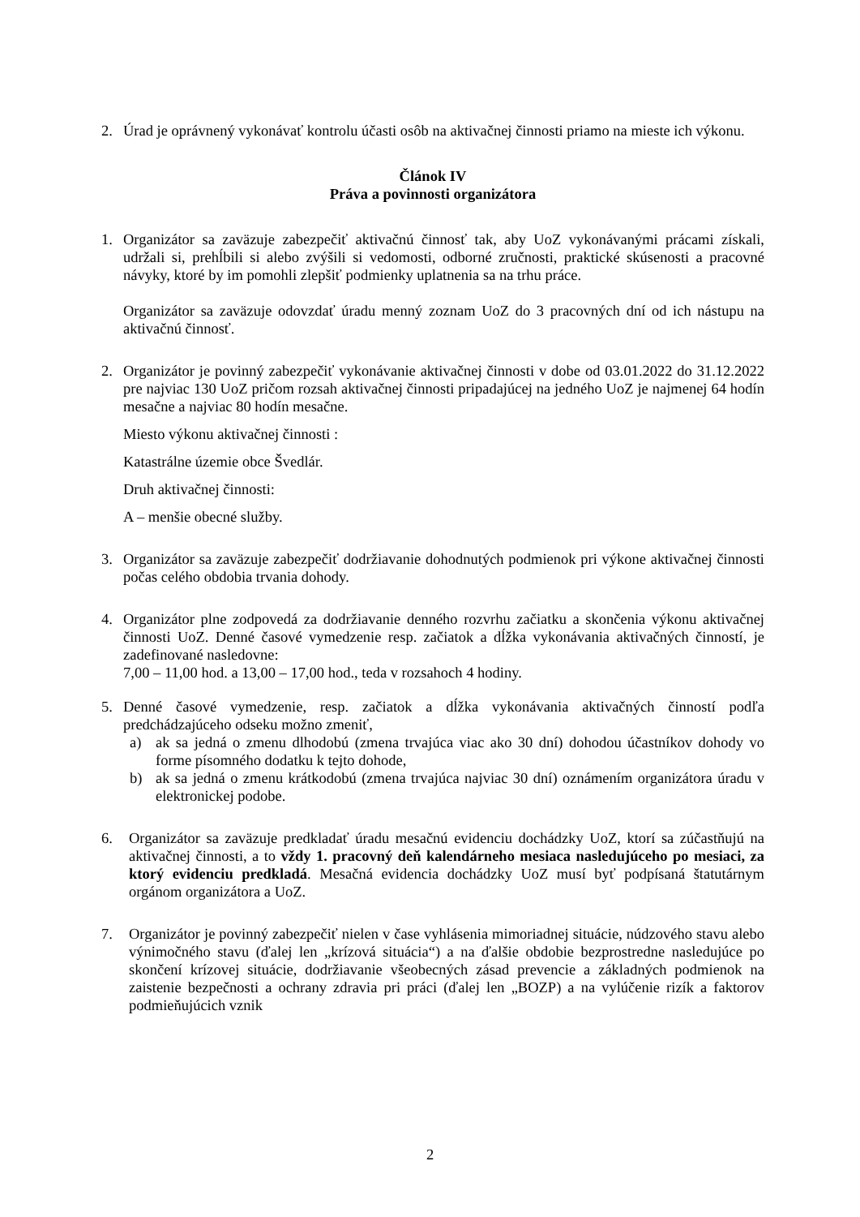2. Úrad je oprávnený vykonávať kontrolu účasti osôb na aktivačnej činnosti priamo na mieste ich výkonu.
Článok IV
Práva a povinnosti organizátora
1. Organizátor sa zaväzuje zabezpečiť aktivačnú činnosť tak, aby UoZ vykonávanými prácami získali, udržali si, prehĺbili si alebo zvýšili si vedomosti, odborné zručnosti, praktické skúsenosti a pracovné návyky, ktoré by im pomohli zlepšiť podmienky uplatnenia sa na trhu práce.
Organizátor sa zaväzuje odovzdať úradu menný zoznam UoZ do 3 pracovných dní od ich nástupu na aktivačnú činnosť.
2. Organizátor je povinný zabezpečiť vykonávanie aktivačnej činnosti v dobe od 03.01.2022 do 31.12.2022 pre najviac 130 UoZ pričom rozsah aktivačnej činnosti pripadajúcej na jedného UoZ je najmenej 64 hodín mesačne a najviac 80 hodín mesačne.
Miesto výkonu aktivačnej činnosti :
Katastrálne územie obce Švedlár.
Druh aktivačnej činnosti:
A – menšie obecné služby.
3. Organizátor sa zaväzuje zabezpečiť dodržiavanie dohodnutých podmienok pri výkone aktivačnej činnosti počas celého obdobia trvania dohody.
4. Organizátor plne zodpovedá za dodržiavanie denného rozvrhu začiatku a skončenia výkonu aktivačnej činnosti UoZ. Denné časové vymedzenie resp. začiatok a dĺžka vykonávania aktivačných činností, je zadefinované nasledovne:
7,00 – 11,00 hod. a 13,00 – 17,00 hod., teda v rozsahoch 4 hodiny.
5. Denné časové vymedzenie, resp. začiatok a dĺžka vykonávania aktivačných činností podľa predchádzajúceho odseku možno zmeniť,
a) ak sa jedná o zmenu dlhodobú (zmena trvajúca viac ako 30 dní) dohodou účastníkov dohody vo forme písomného dodatku k tejto dohode,
b) ak sa jedná o zmenu krátkodobú (zmena trvajúca najviac 30 dní) oznámením organizátora úradu v elektronickej podobe.
6. Organizátor sa zaväzuje predkladať úradu mesačnú evidenciu dochádzky UoZ, ktorí sa zúčastňujú na aktivačnej činnosti, a to vždy 1. pracovný deň kalendárneho mesiaca nasledujúceho po mesiaci, za ktorý evidenciu predkladá. Mesačná evidencia dochádzky UoZ musí byť podpísaná štatutárnym orgánom organizátora a UoZ.
7. Organizátor je povinný zabezpečiť nielen v čase vyhlásenia mimoriadnej situácie, núdzového stavu alebo výnimočného stavu (ďalej len „krízová situácia“) a na ďalšie obdobie bezprostredne nasledujúce po skončení krízovej situácie, dodržiavanie všeobecných zásad prevencie a základných podmienok na zaistenie bezpečnosti a ochrany zdravia pri práci (ďalej len „BOZP) a na vylúčenie rizík a faktorov podmieňujúcich vznik
2